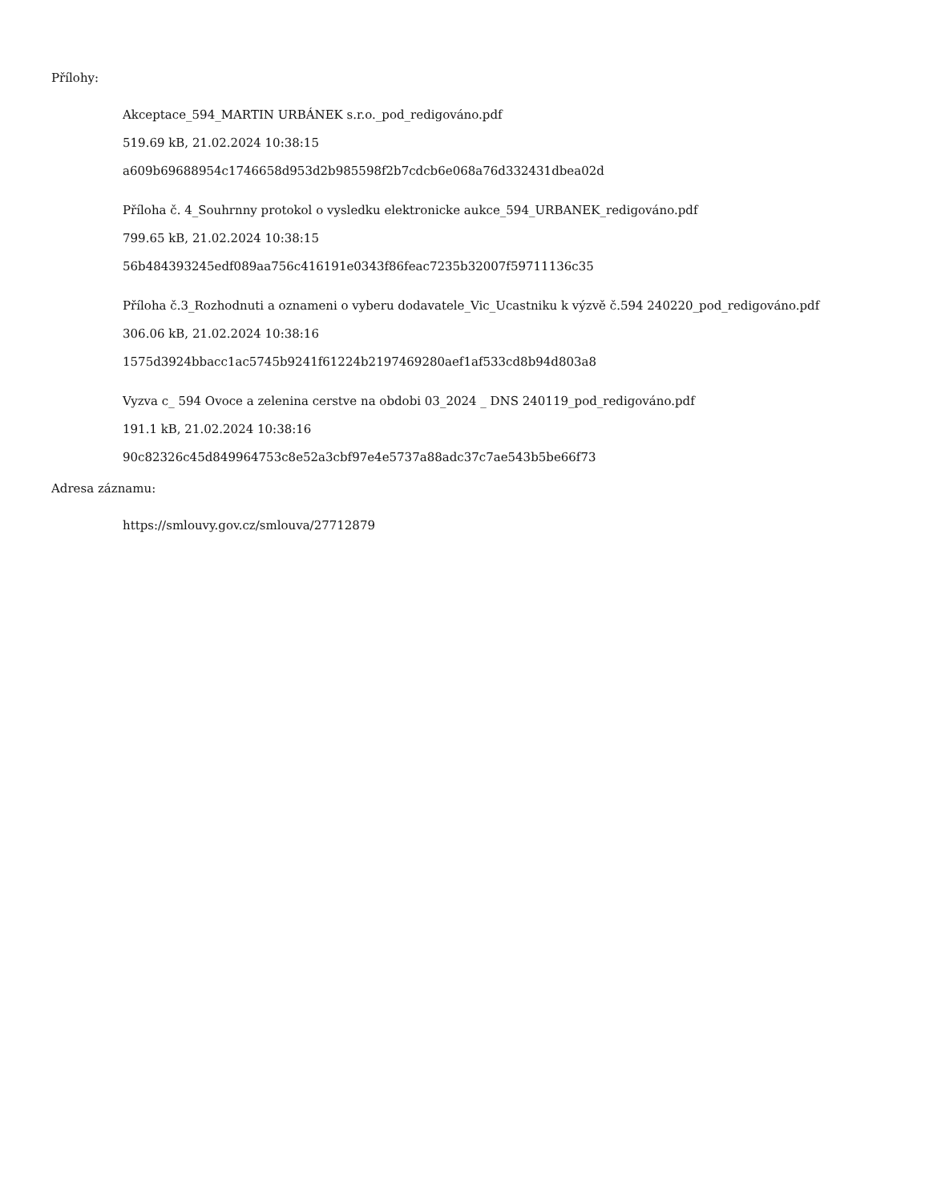Přílohy:
Akceptace_594_MARTIN URBÁNEK s.r.o._pod_redigováno.pdf
519.69 kB, 21.02.2024 10:38:15
a609b69688954c1746658d953d2b985598f2b7cdcb6e068a76d332431dbea02d
Příloha č. 4_Souhrnny protokol o vysledku elektronicke aukce_594_URBANEK_redigováno.pdf
799.65 kB, 21.02.2024 10:38:15
56b484393245edf089aa756c416191e0343f86feac7235b32007f59711136c35
Příloha č.3_Rozhodnuti a oznameni o vyberu dodavatele_Vic_Ucastniku k výzvě č.594 240220_pod_redigováno.pdf
306.06 kB, 21.02.2024 10:38:16
1575d3924bbacc1ac5745b9241f61224b2197469280aef1af533cd8b94d803a8
Vyzva c_ 594 Ovoce a zelenina cerstve na obdobi 03_2024 _ DNS 240119_pod_redigováno.pdf
191.1 kB, 21.02.2024 10:38:16
90c82326c45d849964753c8e52a3cbf97e4e5737a88adc37c7ae543b5be66f73
Adresa záznamu:
https://smlouvy.gov.cz/smlouva/27712879